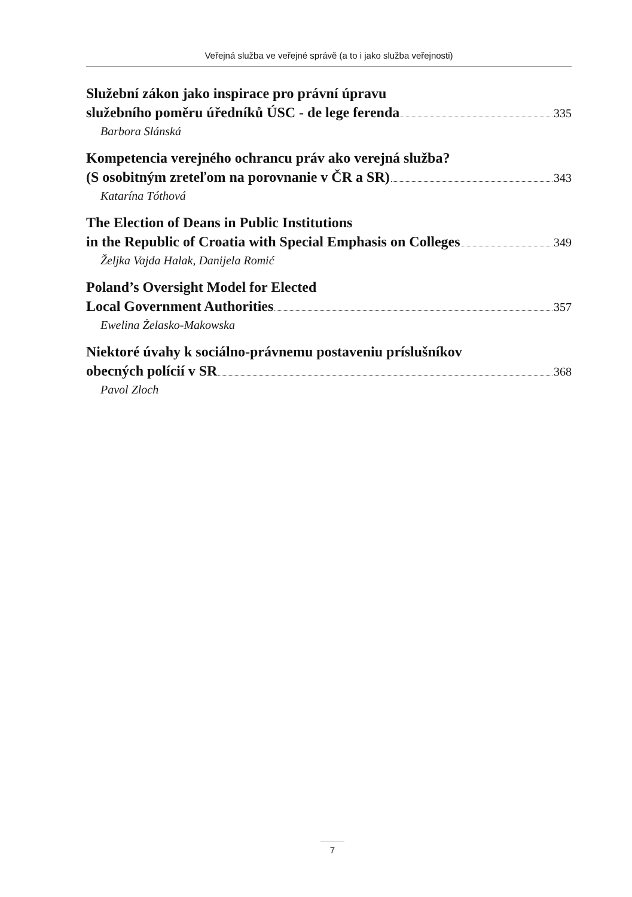Veřejná služba ve veřejné správě (a to i jako služba veřejnosti)
Služební zákon jako inspirace pro právní úpravu
služebního poměru úředníků ÚSC - de lege ferenda 335
Barbora Slánská
Kompetencia verejného ochrancu práv ako verejná služba?
(S osobitným zreteľom na porovnanie v ČR a SR) 343
Katarína Tóthová
The Election of Deans in Public Institutions
in the Republic of Croatia with Special Emphasis on Colleges 349
Željka Vajda Halak, Danijela Romić
Poland’s Oversight Model for Elected
Local Government Authorities 357
Ewelina Żelasko-Makowska
Niektoré úvahy k sociálno-právnemu postaveniu príslušníkov
obecných polícií v SR 368
Pavol Zloch
7